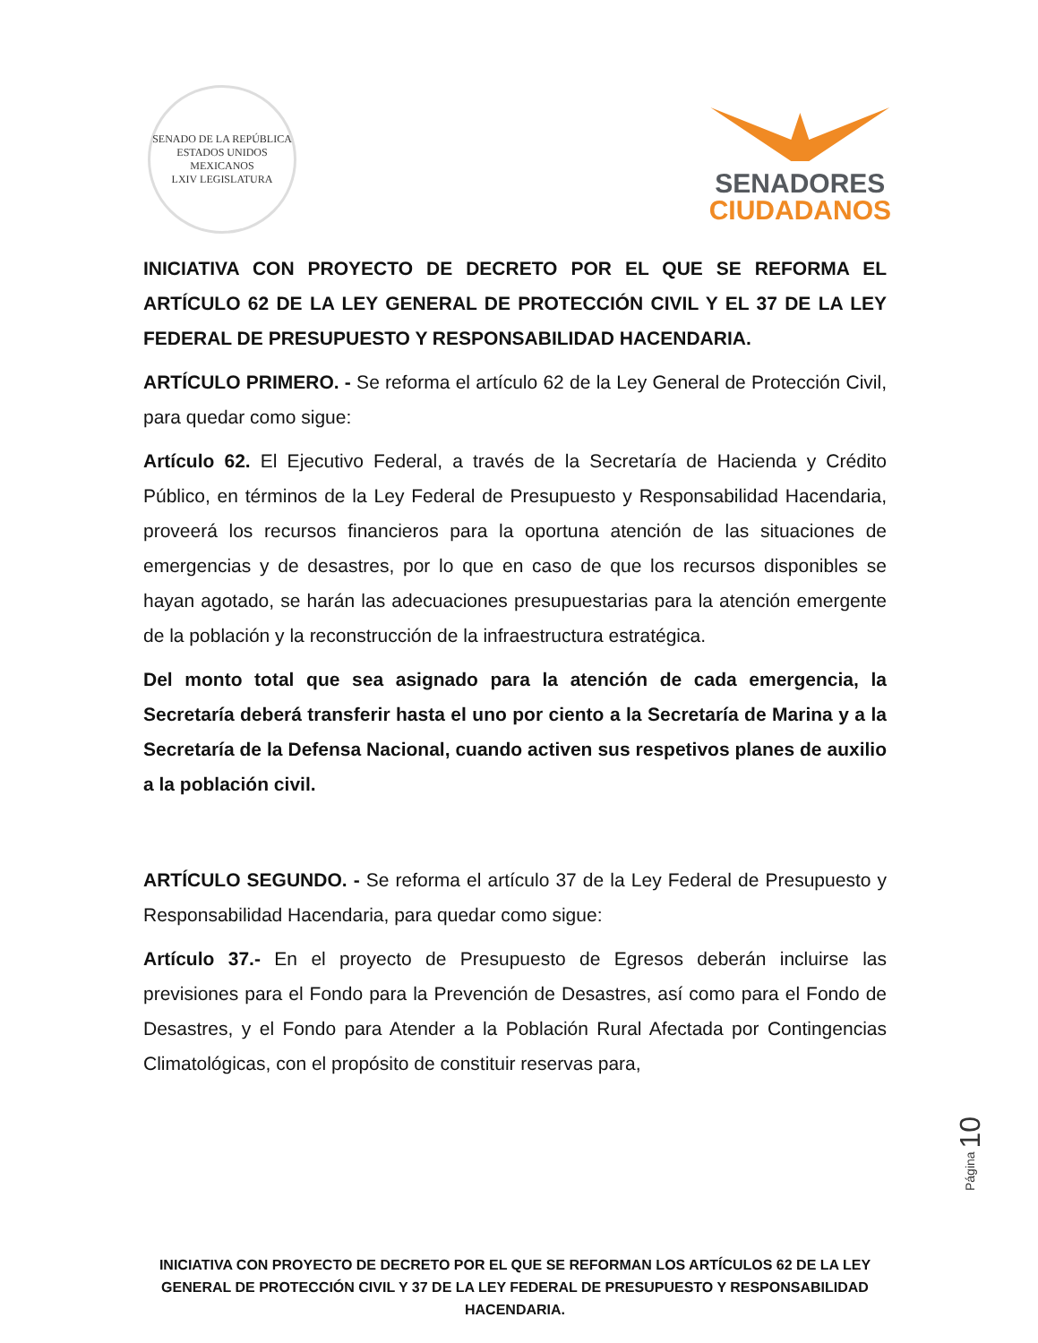SENADO DE LA REPÚBLICA
ESTADOS UNIDOS MEXICANOS
LXIV LEGISLATURA
SENADORES
CIUDADANOS
INICIATIVA CON PROYECTO DE DECRETO POR EL QUE SE REFORMA EL ARTÍCULO 62 DE LA LEY GENERAL DE PROTECCIÓN CIVIL Y EL 37 DE LA LEY FEDERAL DE PRESUPUESTO Y RESPONSABILIDAD HACENDARIA.
ARTÍCULO PRIMERO. - Se reforma el artículo 62 de la Ley General de Protección Civil, para quedar como sigue:
Artículo 62. El Ejecutivo Federal, a través de la Secretaría de Hacienda y Crédito Público, en términos de la Ley Federal de Presupuesto y Responsabilidad Hacendaria, proveerá los recursos financieros para la oportuna atención de las situaciones de emergencias y de desastres, por lo que en caso de que los recursos disponibles se hayan agotado, se harán las adecuaciones presupuestarias para la atención emergente de la población y la reconstrucción de la infraestructura estratégica.
Del monto total que sea asignado para la atención de cada emergencia, la Secretaría deberá transferir hasta el uno por ciento a la Secretaría de Marina y a la Secretaría de la Defensa Nacional, cuando activen sus respetivos planes de auxilio a la población civil.
ARTÍCULO SEGUNDO. - Se reforma el artículo 37 de la Ley Federal de Presupuesto y Responsabilidad Hacendaria, para quedar como sigue:
Artículo 37.- En el proyecto de Presupuesto de Egresos deberán incluirse las previsiones para el Fondo para la Prevención de Desastres, así como para el Fondo de Desastres, y el Fondo para Atender a la Población Rural Afectada por Contingencias Climatológicas, con el propósito de constituir reservas para,
Página 10
INICIATIVA CON PROYECTO DE DECRETO POR EL QUE SE REFORMAN LOS ARTÍCULOS 62 DE LA LEY GENERAL DE PROTECCIÓN CIVIL Y 37 DE LA LEY FEDERAL DE PRESUPUESTO Y RESPONSABILIDAD HACENDARIA.